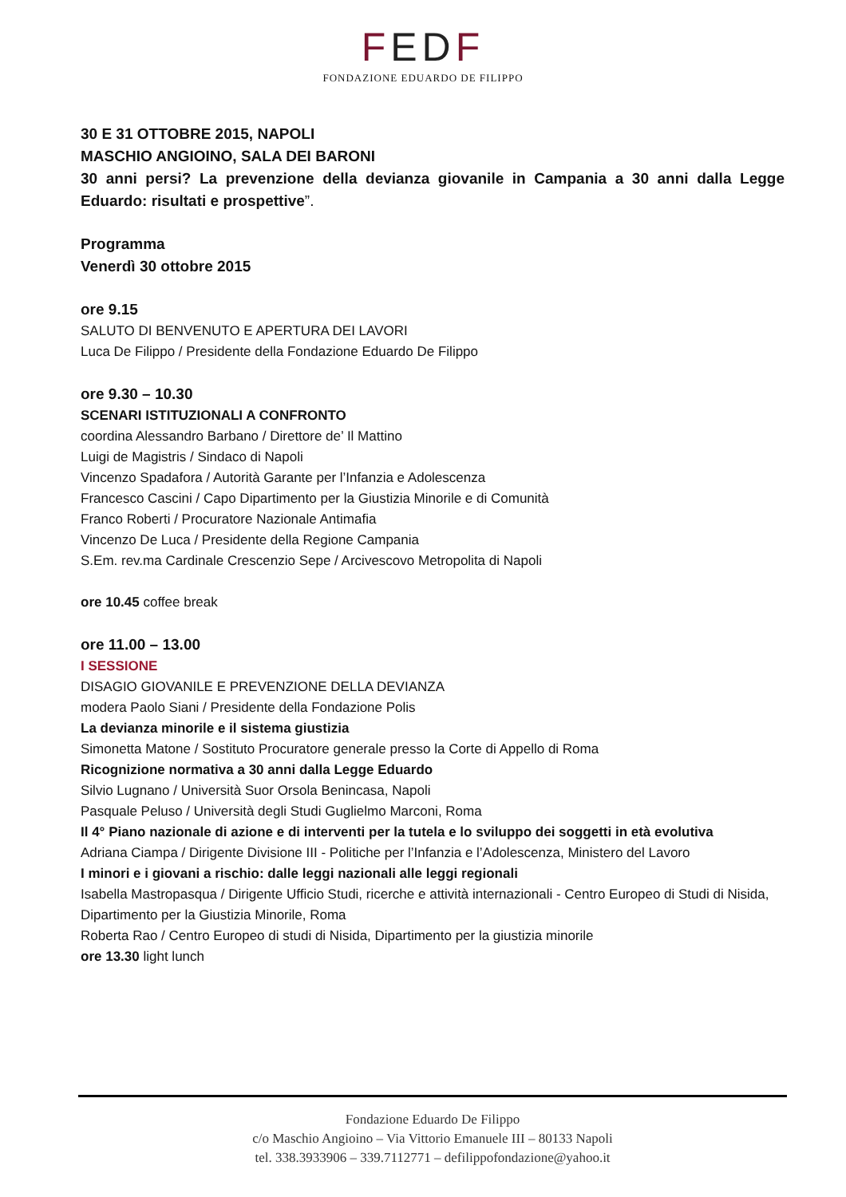FEDF
FONDAZIONE EDUARDO DE FILIPPO
30 E 31 OTTOBRE 2015, NAPOLI
MASCHIO ANGIOINO, SALA DEI BARONI
30 anni persi? La prevenzione della devianza giovanile in Campania a 30 anni dalla Legge Eduardo: risultati e prospettive”.
Programma
Venerdì 30 ottobre 2015
ore 9.15
SALUTO DI BENVENUTO E APERTURA DEI LAVORI
Luca De Filippo / Presidente della Fondazione Eduardo De Filippo
ore 9.30 – 10.30
SCENARI ISTITUZIONALI A CONFRONTO
coordina Alessandro Barbano / Direttore de’ Il Mattino
Luigi de Magistris / Sindaco di Napoli
Vincenzo Spadafora / Autorità Garante per l’Infanzia e Adolescenza
Francesco Cascini / Capo Dipartimento per la Giustizia Minorile e di Comunità
Franco Roberti / Procuratore Nazionale Antimafia
Vincenzo De Luca / Presidente della Regione Campania
S.Em. rev.ma Cardinale Crescenzio Sepe / Arcivescovo Metropolita di Napoli
ore 10.45 coffee break
ore 11.00 – 13.00
I SESSIONE
DISAGIO GIOVANILE E PREVENZIONE DELLA DEVIANZA
modera Paolo Siani / Presidente della Fondazione Polis
La devianza minorile e il sistema giustizia
Simonetta Matone / Sostituto Procuratore generale presso la Corte di Appello di Roma
Ricognizione normativa a 30 anni dalla Legge Eduardo
Silvio Lugnano / Università Suor Orsola Benincasa, Napoli
Pasquale Peluso / Università degli Studi Guglielmo Marconi, Roma
Il 4° Piano nazionale di azione e di interventi per la tutela e lo sviluppo dei soggetti in età evolutiva
Adriana Ciampa / Dirigente Divisione III - Politiche per l’Infanzia e l’Adolescenza, Ministero del Lavoro
I minori e i giovani a rischio: dalle leggi nazionali alle leggi regionali
Isabella Mastropasqua / Dirigente Ufficio Studi, ricerche e attività internazionali - Centro Europeo di Studi di Nisida, Dipartimento per la Giustizia Minorile, Roma
Roberta Rao / Centro Europeo di studi di Nisida, Dipartimento per la giustizia minorile
ore 13.30 light lunch
Fondazione Eduardo De Filippo
c/o Maschio Angioino – Via Vittorio Emanuele III – 80133 Napoli
tel. 338.3933906 – 339.7112771 – defilippofondazione@yahoo.it